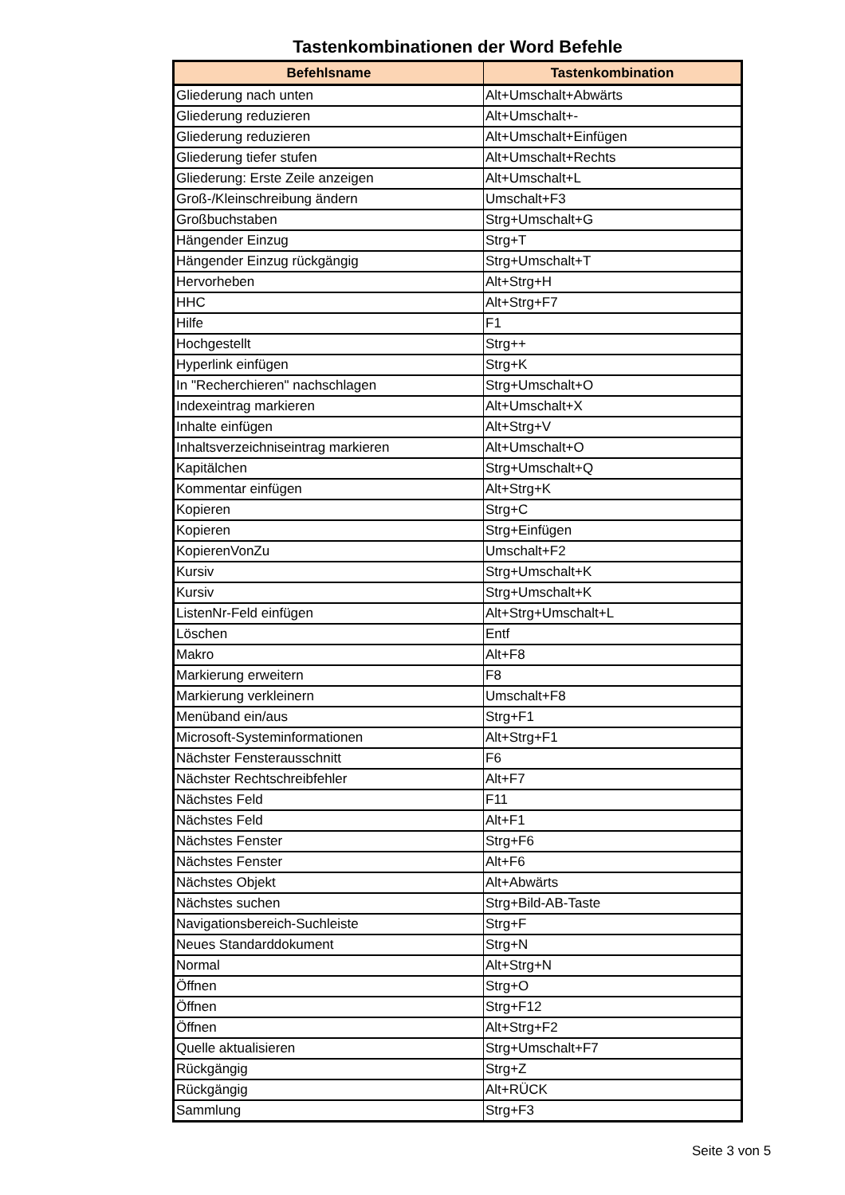Tastenkombinationen der Word Befehle
| Befehlsname | Tastenkombination |
| --- | --- |
| Gliederung nach unten | Alt+Umschalt+Abwärts |
| Gliederung reduzieren | Alt+Umschalt+- |
| Gliederung reduzieren | Alt+Umschalt+Einfügen |
| Gliederung tiefer stufen | Alt+Umschalt+Rechts |
| Gliederung: Erste Zeile anzeigen | Alt+Umschalt+L |
| Groß-/Kleinschreibung ändern | Umschalt+F3 |
| Großbuchstaben | Strg+Umschalt+G |
| Hängender Einzug | Strg+T |
| Hängender Einzug rückgängig | Strg+Umschalt+T |
| Hervorheben | Alt+Strg+H |
| HHC | Alt+Strg+F7 |
| Hilfe | F1 |
| Hochgestellt | Strg++ |
| Hyperlink einfügen | Strg+K |
| In "Recherchieren" nachschlagen | Strg+Umschalt+O |
| Indexeintrag markieren | Alt+Umschalt+X |
| Inhalte einfügen | Alt+Strg+V |
| Inhaltsverzeichniseintrag markieren | Alt+Umschalt+O |
| Kapitälchen | Strg+Umschalt+Q |
| Kommentar einfügen | Alt+Strg+K |
| Kopieren | Strg+C |
| Kopieren | Strg+Einfügen |
| KopierenVonZu | Umschalt+F2 |
| Kursiv | Strg+Umschalt+K |
| Kursiv | Strg+Umschalt+K |
| ListenNr-Feld einfügen | Alt+Strg+Umschalt+L |
| Löschen | Entf |
| Makro | Alt+F8 |
| Markierung erweitern | F8 |
| Markierung verkleinern | Umschalt+F8 |
| Menüband ein/aus | Strg+F1 |
| Microsoft-Systeminformationen | Alt+Strg+F1 |
| Nächster Fensterausschnitt | F6 |
| Nächster Rechtschreibfehler | Alt+F7 |
| Nächstes Feld | F11 |
| Nächstes Feld | Alt+F1 |
| Nächstes Fenster | Strg+F6 |
| Nächstes Fenster | Alt+F6 |
| Nächstes Objekt | Alt+Abwärts |
| Nächstes suchen | Strg+Bild-AB-Taste |
| Navigationsbereich-Suchleiste | Strg+F |
| Neues Standarddokument | Strg+N |
| Normal | Alt+Strg+N |
| Öffnen | Strg+O |
| Öffnen | Strg+F12 |
| Öffnen | Alt+Strg+F2 |
| Quelle aktualisieren | Strg+Umschalt+F7 |
| Rückgängig | Strg+Z |
| Rückgängig | Alt+RÜCK |
| Sammlung | Strg+F3 |
Seite 3 von 5